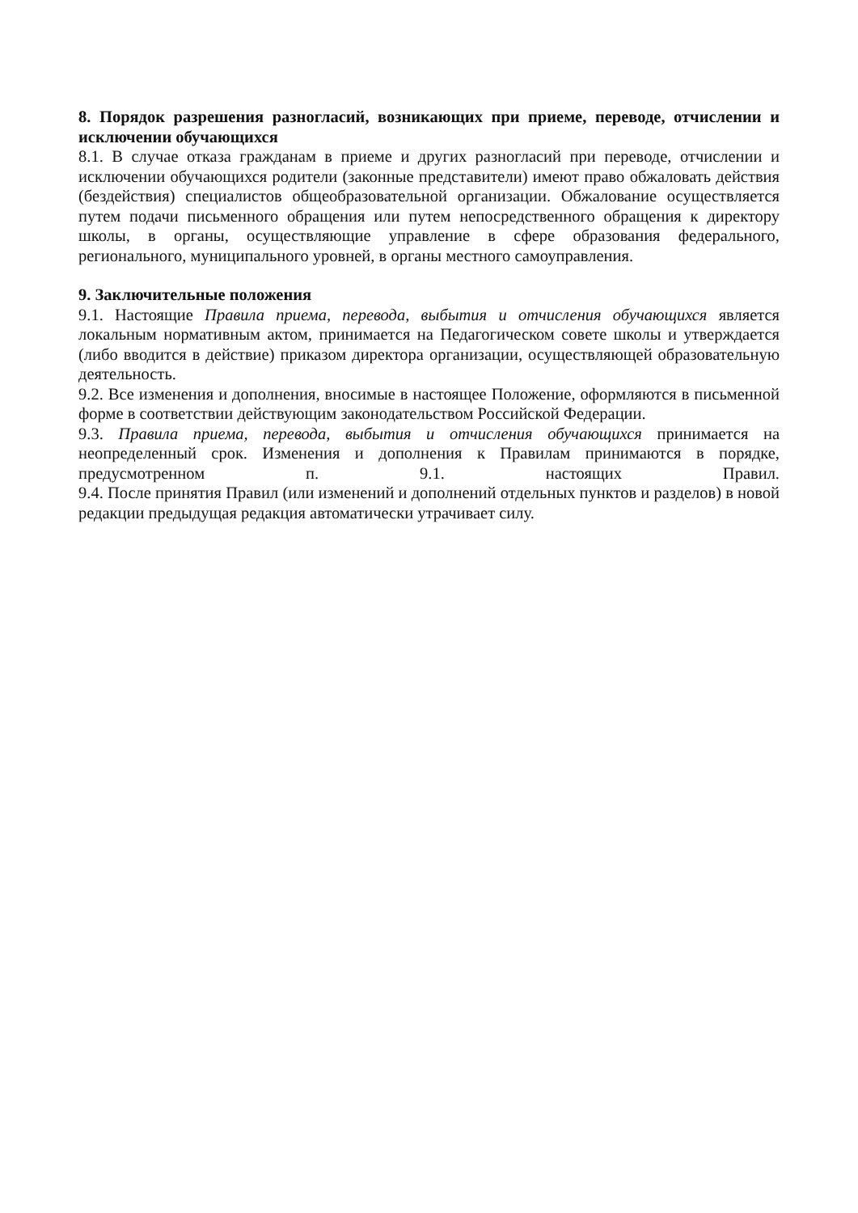8. Порядок разрешения разногласий, возникающих при приеме, переводе, отчислении и исключении обучающихся
8.1. В случае отказа гражданам в приеме и других разногласий при переводе, отчислении и исключении обучающихся родители (законные представители) имеют право обжаловать действия (бездействия) специалистов общеобразовательной организации. Обжалование осуществляется путем подачи письменного обращения или путем непосредственного обращения к директору школы, в органы, осуществляющие управление в сфере образования федерального, регионального, муниципального уровней, в органы местного самоуправления.
9. Заключительные положения
9.1. Настоящие Правила приема, перевода, выбытия и отчисления обучающихся является локальным нормативным актом, принимается на Педагогическом совете школы и утверждается (либо вводится в действие) приказом директора организации, осуществляющей образовательную деятельность.
9.2. Все изменения и дополнения, вносимые в настоящее Положение, оформляются в письменной форме в соответствии действующим законодательством Российской Федерации.
9.3. Правила приема, перевода, выбытия и отчисления обучающихся принимается на неопределенный срок. Изменения и дополнения к Правилам принимаются в порядке, предусмотренном п. 9.1. настоящих Правил.
9.4. После принятия Правил (или изменений и дополнений отдельных пунктов и разделов) в новой редакции предыдущая редакция автоматически утрачивает силу.